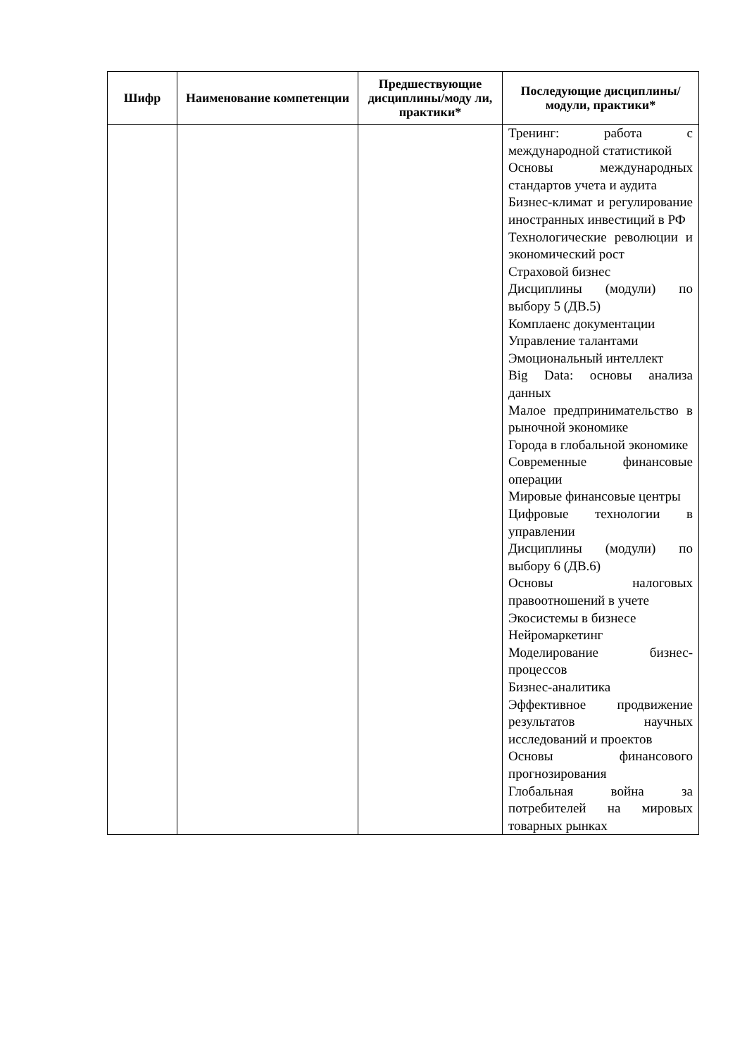| Шифр | Наименование компетенции | Предшествующие дисциплины/моду ли, практики* | Последующие дисциплины/модули, практики* |
| --- | --- | --- | --- |
| | | | Тренинг: работа с международной статистикой Основы международных стандартов учета и аудита Бизнес-климат и регулирование иностранных инвестиций в РФ Технологические революции и экономический рост Страховой бизнес Дисциплины (модули) по выбору 5 (ДВ.5) Комплаенс документации Управление талантами Эмоциональный интеллект Big Data: основы анализа данных Малое предпринимательство в рыночной экономике Города в глобальной экономике Современные финансовые операции Мировые финансовые центры Цифровые технологии в управлении Дисциплины (модули) по выбору 6 (ДВ.6) Основы налоговых правоотношений в учете Экосистемы в бизнесе Нейромаркетинг Моделирование бизнес-процессов Бизнес-аналитика Эффективное продвижение результатов научных исследований и проектов Основы финансового прогнозирования Глобальная война за потребителей на мировых товарных рынках |